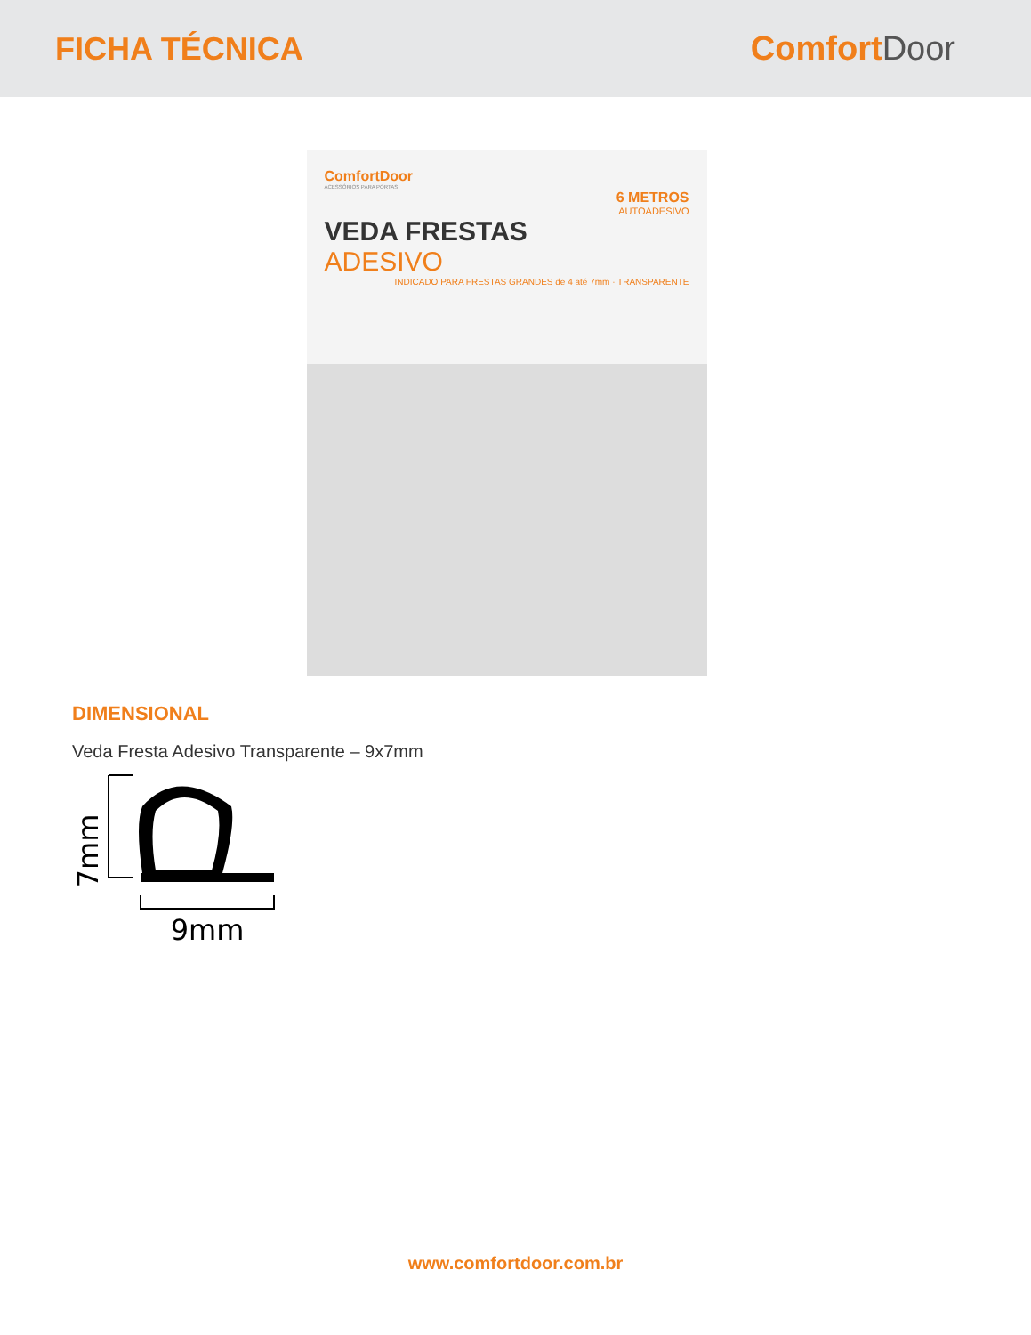FICHA TÉCNICA Comfort Door
ComfortDoor
ACESSÓRIOS PARA PORTAS
6 METROS
AUTOADESIVO
VEDA FRESTAS
ADESIVO
INDICADO PARA FRESTAS GRANDES de 4 até 7mm · TRANSPARENTE
DIMENSIONAL
Veda Fresta Adesivo Transparente – 9x7mm
7mm
9mm
www.comfortdoor.com.br